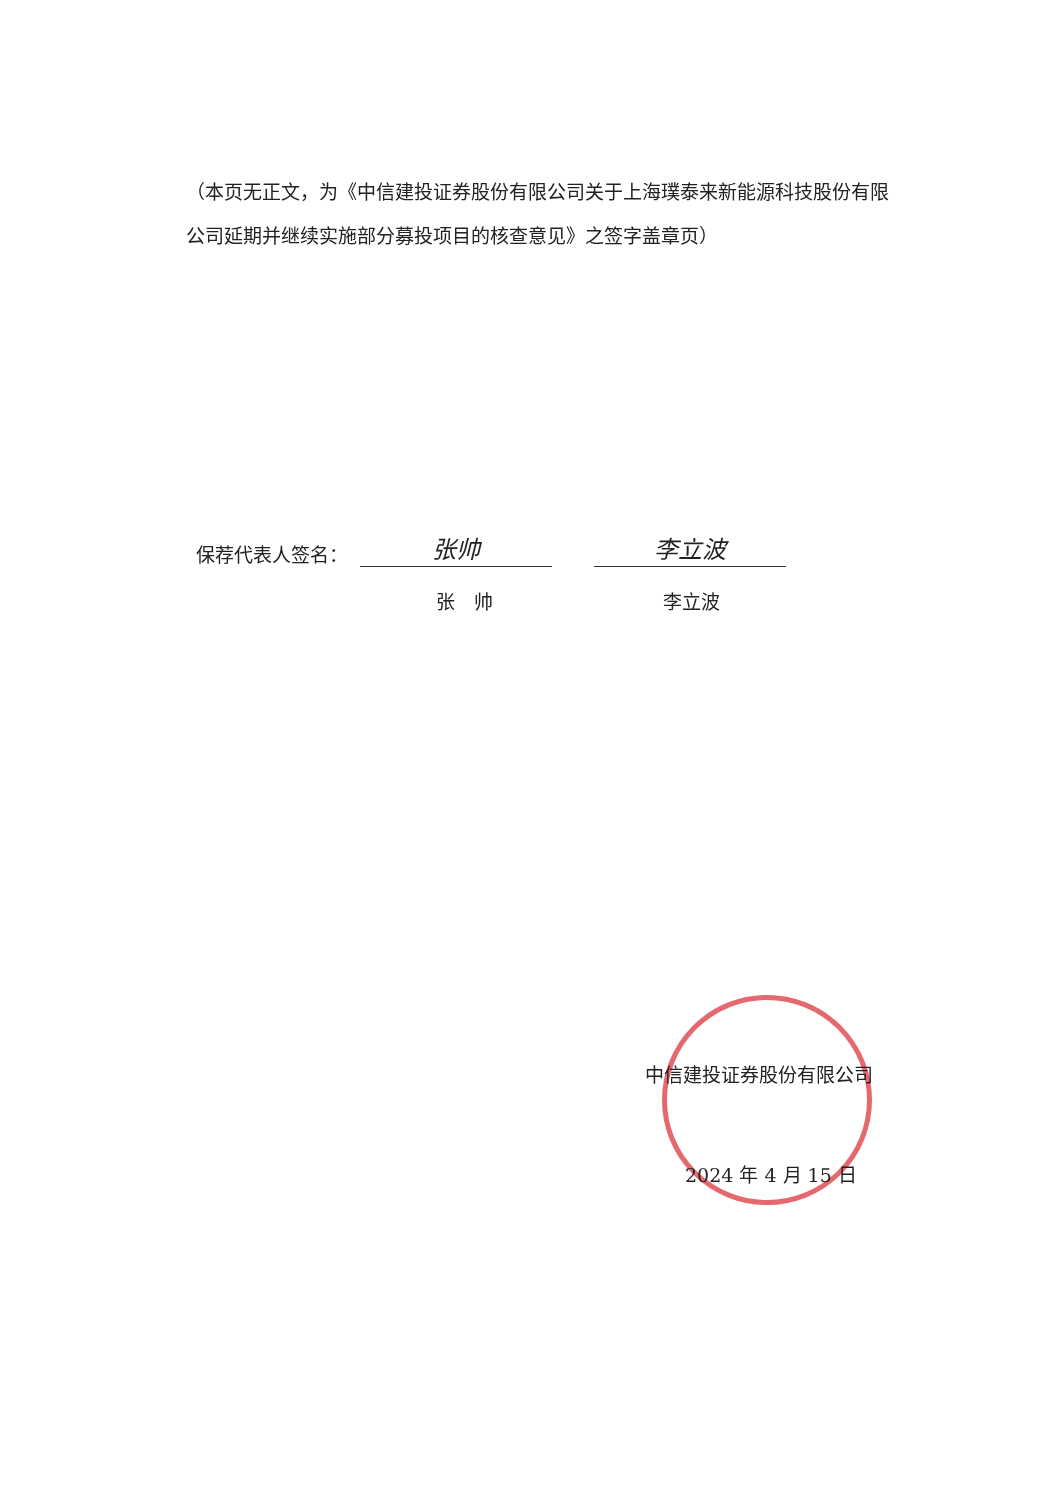（本页无正文，为《中信建投证券股份有限公司关于上海璞泰来新能源科技股份有限公司延期并继续实施部分募投项目的核查意见》之签字盖章页）
保荐代表人签名： 张帅 李立波
张　帅 李立波
中信建投证券股份有限公司
2024 年 4 月 15 日